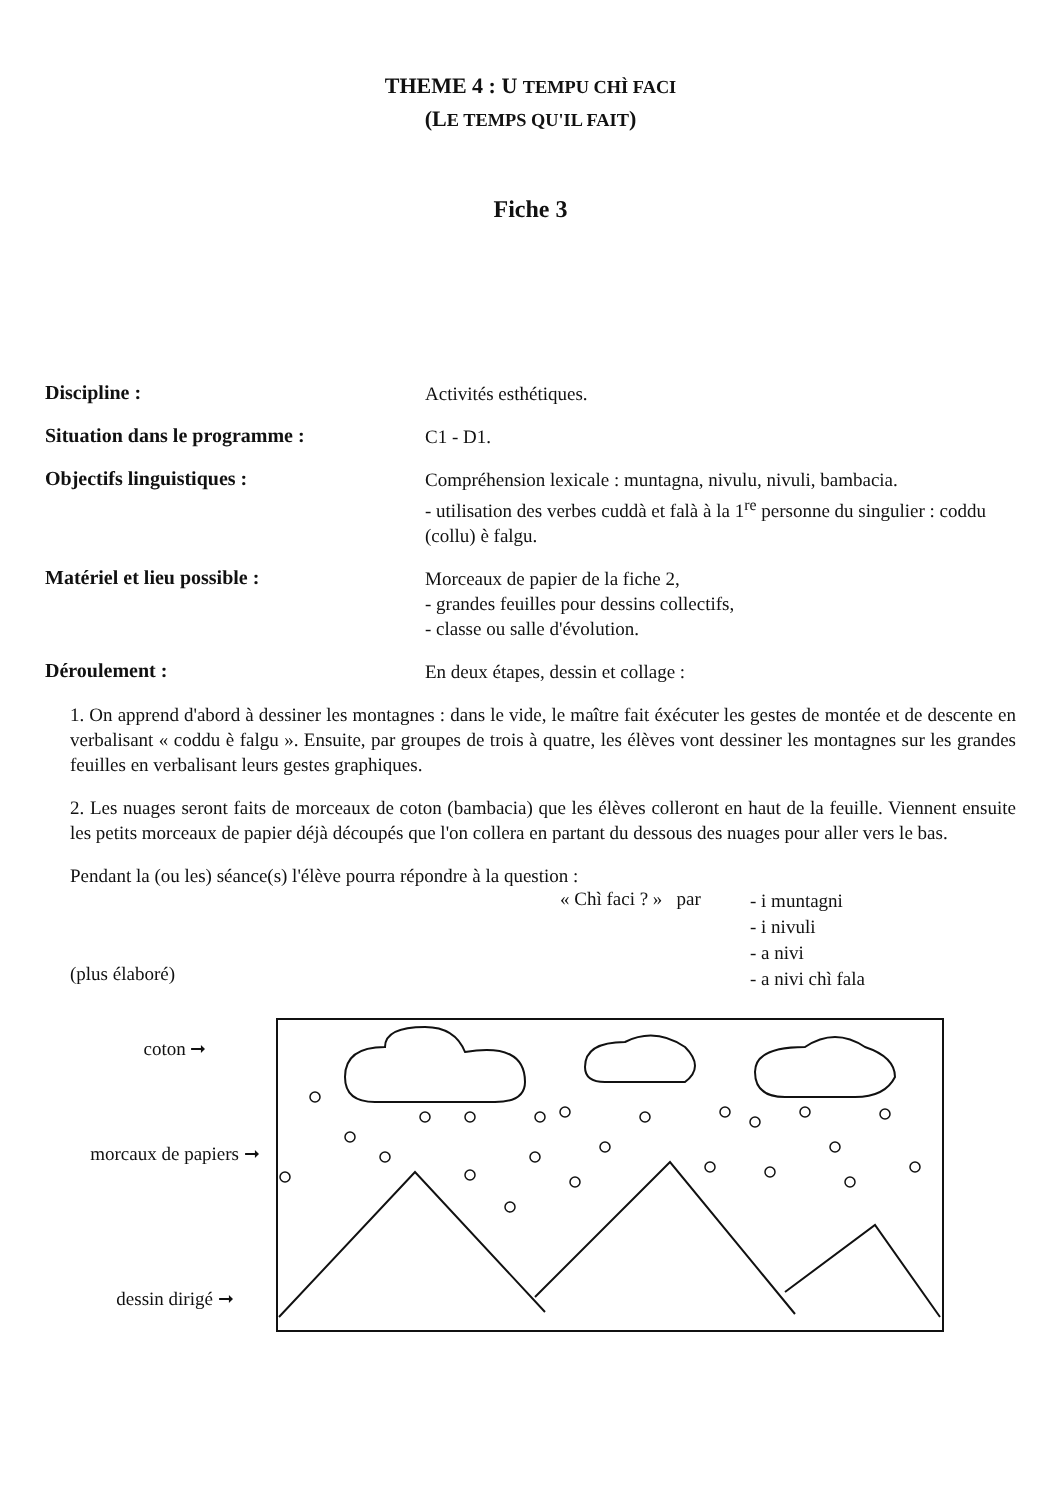THEME 4 : U TEMPU CHÌ FACI
(LE TEMPS QU'IL FAIT)
Fiche 3
Discipline :
Activités esthétiques.
Situation dans le programme :
C1 - D1.
Objectifs linguistiques :
Compréhension lexicale : muntagna, nivulu, nivuli, bambacia.
- utilisation des verbes cuddà et falà à la 1<sup>re</sup> personne du singulier : coddu (collu) è falgu.
Matériel et lieu possible :
Morceaux de papier de la fiche 2,
- grandes feuilles pour dessins collectifs,
- classe ou salle d'évolution.
Déroulement :
En deux étapes, dessin et collage :
1. On apprend d'abord à dessiner les montagnes : dans le vide, le maître fait éxécuter les gestes de montée et de descente en verbalisant « coddu è falgu ». Ensuite, par groupes de trois à quatre, les élèves vont dessiner les montagnes sur les grandes feuilles en verbalisant leurs gestes graphiques.
2. Les nuages seront faits de morceaux de coton (bambacia) que les élèves colleront en haut de la feuille. Viennent ensuite les petits morceaux de papier déjà découpés que l'on collera en partant du dessous des nuages pour aller vers le bas.
Pendant la (ou les) séance(s) l'élève pourra répondre à la question :
(plus élaboré)
« Chì faci ? » par
- i muntagni
- i nivuli
- a nivi
- a nivi chì fala
coton ➞
morcaux de papiers ➞
dessin dirigé ➞